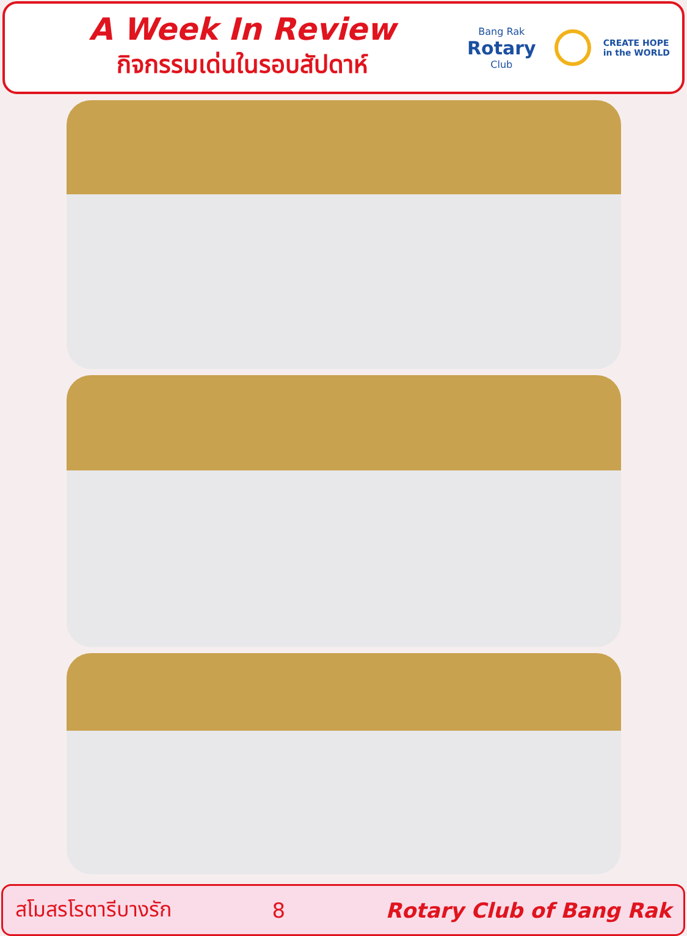A Week In Review
กิจกรรมเด่นในรอบสัปดาห์
Bang Rak
Rotary
Club
CREATE HOPE
in the WORLD
สโมสรโรตารีบางรัก 8 Rotary Club of Bang Rak